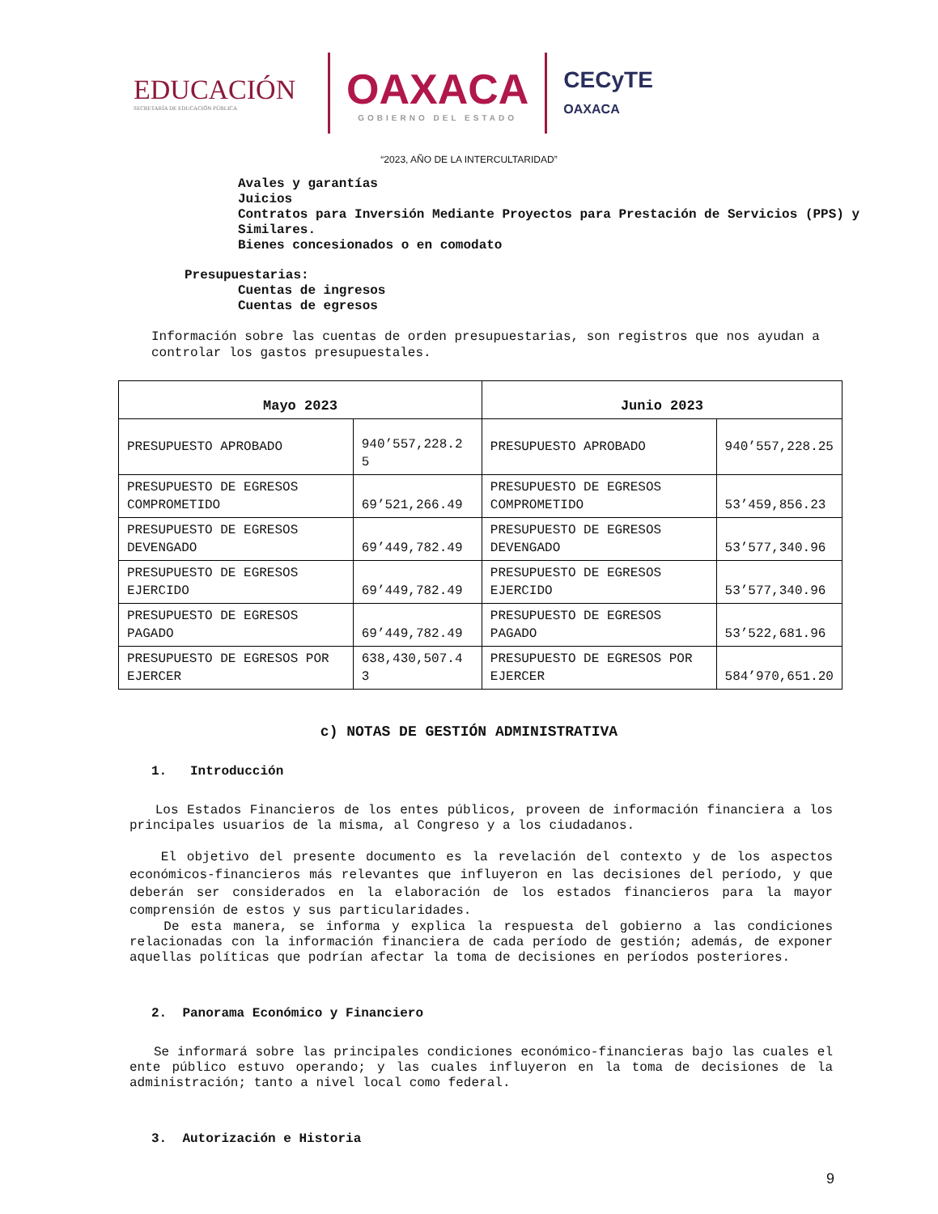EDUCACIÓN
SECRETARÍA DE EDUCACIÓN PÚBLICA
OAXACA
GOBIERNO DEL ESTADO
CECyTE
OAXACA
“2023, AÑO DE LA INTERCULTARIDAD”
Avales y garantías
Juicios
Contratos para Inversión Mediante Proyectos para Prestación de Servicios (PPS) y Similares.
Bienes concesionados o en comodato
Presupuestarias:
Cuentas de ingresos
Cuentas de egresos
Información sobre las cuentas de orden presupuestarias, son registros que nos ayudan a controlar los gastos presupuestales.
| Mayo 2023 | | Junio 2023 | |
| --- | --- | --- | --- |
| PRESUPUESTO APROBADO | 940’557,228.2 5 | PRESUPUESTO APROBADO | 940’557,228.25 |
| PRESUPUESTO DE EGRESOS COMPROMETIDO | 69’521,266.49 | PRESUPUESTO DE EGRESOS COMPROMETIDO | 53’459,856.23 |
| PRESUPUESTO DE EGRESOS DEVENGADO | 69’449,782.49 | PRESUPUESTO DE EGRESOS DEVENGADO | 53’577,340.96 |
| PRESUPUESTO DE EGRESOS EJERCIDO | 69’449,782.49 | PRESUPUESTO DE EGRESOS EJERCIDO | 53’577,340.96 |
| PRESUPUESTO DE EGRESOS PAGADO | 69’449,782.49 | PRESUPUESTO DE EGRESOS PAGADO | 53’522,681.96 |
| PRESUPUESTO DE EGRESOS POR EJERCER | 638,430,507.4 3 | PRESUPUESTO DE EGRESOS POR EJERCER | 584’970,651.20 |
c) NOTAS DE GESTIÓN ADMINISTRATIVA
1. Introducción
Los Estados Financieros de los entes públicos, proveen de información financiera a los principales usuarios de la misma, al Congreso y a los ciudadanos.
El objetivo del presente documento es la revelación del contexto y de los aspectos económicos-financieros más relevantes que influyeron en las decisiones del período, y que deberán ser considerados en la elaboración de los estados financieros para la mayor comprensión de estos y sus particularidades.
De esta manera, se informa y explica la respuesta del gobierno a las condiciones relacionadas con la información financiera de cada período de gestión; además, de exponer aquellas políticas que podrían afectar la toma de decisiones en períodos posteriores.
2. Panorama Económico y Financiero
Se informará sobre las principales condiciones económico-financieras bajo las cuales el ente público estuvo operando; y las cuales influyeron en la toma de decisiones de la administración; tanto a nivel local como federal.
3. Autorización e Historia
9